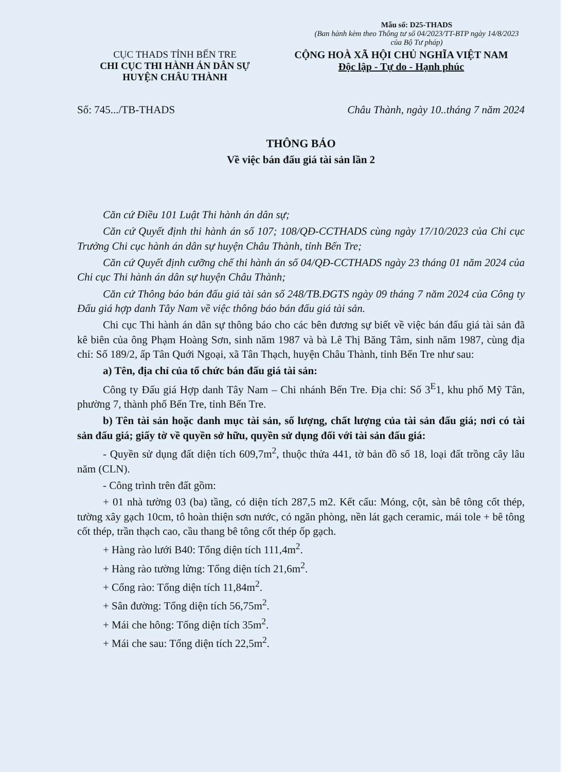Mẫu số: D25-THADS
(Ban hành kèm theo Thông tư số 04/2023/TT-BTP ngày 14/8/2023 của Bộ Tư pháp)
CỤC THADS TỈNH BẾN TRE
CHI CỤC THI HÀNH ÁN DÂN SỰ
HUYỆN CHÂU THÀNH
CỘNG HOÀ XÃ HỘI CHỦ NGHĨA VIỆT NAM
Độc lập - Tự do - Hạnh phúc
Số: 745.../TB-THADS Châu Thành, ngày 10..tháng 7 năm 2024
THÔNG BÁO
Về việc bán đấu giá tài sản lần 2
Căn cứ Điều 101 Luật Thi hành án dân sự;
Căn cứ Quyết định thi hành án số 107; 108/QĐ-CCTHADS cùng ngày 17/10/2023 của Chi cục Trưởng Chi cục hành án dân sự huyện Châu Thành, tỉnh Bến Tre;
Căn cứ Quyết định cưỡng chế thi hành án số 04/QĐ-CCTHADS ngày 23 tháng 01 năm 2024 của Chi cục Thi hành án dân sự huyện Châu Thành;
Căn cứ Thông báo bán đấu giá tài sản số 248/TB.ĐGTS ngày 09 tháng 7 năm 2024 của Công ty Đấu giá hợp danh Tây Nam về việc thông báo bán đấu giá tài sản.
Chi cục Thi hành án dân sự thông báo cho các bên đương sự biết về việc bán đấu giá tài sản đã kê biên của ông Phạm Hoàng Sơn, sinh năm 1987 và bà Lê Thị Băng Tâm, sinh năm 1987, cùng địa chỉ: Số 189/2, ấp Tân Quới Ngoại, xã Tân Thạch, huyện Châu Thành, tỉnh Bến Tre như sau:
a) Tên, địa chỉ của tổ chức bán đấu giá tài sản:
Công ty Đấu giá Hợp danh Tây Nam – Chi nhánh Bến Tre. Địa chỉ: Số 3<sup>E</sup>1, khu phố Mỹ Tân, phường 7, thành phố Bến Tre, tỉnh Bến Tre.
b) Tên tài sản hoặc danh mục tài sản, số lượng, chất lượng của tài sản đấu giá; nơi có tài sản đấu giá; giấy tờ về quyền sở hữu, quyền sử dụng đối với tài sản đấu giá:
- Quyền sử dụng đất diện tích 609,7m<sup>2</sup>, thuộc thửa 441, tờ bản đồ số 18, loại đất trồng cây lâu năm (CLN).
- Công trình trên đất gồm:
+ 01 nhà tường 03 (ba) tầng, có diện tích 287,5 m2. Kết cấu: Móng, cột, sàn bê tông cốt thép, tường xây gạch 10cm, tô hoàn thiện sơn nước, có ngăn phòng, nền lát gạch ceramic, mái tole + bê tông cốt thép, trần thạch cao, cầu thang bê tông cốt thép ốp gạch.
+ Hàng rào lưới B40: Tổng diện tích 111,4m<sup>2</sup>.
+ Hàng rào tường lửng: Tổng diện tích 21,6m<sup>2</sup>.
+ Cổng rào: Tổng diện tích 11,84m<sup>2</sup>.
+ Sân đường: Tổng diện tích 56,75m<sup>2</sup>.
+ Mái che hông: Tổng diện tích 35m<sup>2</sup>.
+ Mái che sau: Tổng diện tích 22,5m<sup>2</sup>.